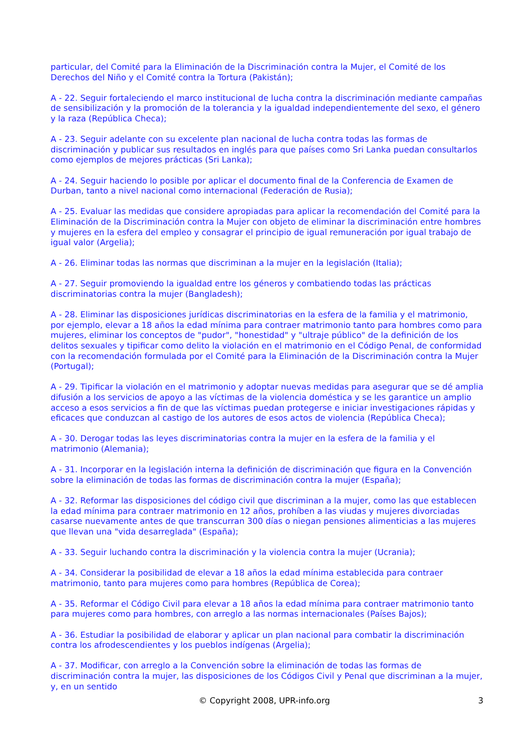particular, del Comité para la Eliminación de la Discriminación contra la Mujer, el Comité de los Derechos del Niño y el Comité contra la Tortura (Pakistán);
A - 22. Seguir fortaleciendo el marco institucional de lucha contra la discriminación mediante campañas de sensibilización y la promoción de la tolerancia y la igualdad independientemente del sexo, el género y la raza (República Checa);
A - 23. Seguir adelante con su excelente plan nacional de lucha contra todas las formas de discriminación y publicar sus resultados en inglés para que países como Sri Lanka puedan consultarlos como ejemplos de mejores prácticas (Sri Lanka);
A - 24. Seguir haciendo lo posible por aplicar el documento final de la Conferencia de Examen de Durban, tanto a nivel nacional como internacional (Federación de Rusia);
A - 25. Evaluar las medidas que considere apropiadas para aplicar la recomendación del Comité para la Eliminación de la Discriminación contra la Mujer con objeto de eliminar la discriminación entre hombres y mujeres en la esfera del empleo y consagrar el principio de igual remuneración por igual trabajo de igual valor (Argelia);
A - 26. Eliminar todas las normas que discriminan a la mujer en la legislación (Italia);
A - 27. Seguir promoviendo la igualdad entre los géneros y combatiendo todas las prácticas discriminatorias contra la mujer (Bangladesh);
A - 28. Eliminar las disposiciones jurídicas discriminatorias en la esfera de la familia y el matrimonio, por ejemplo, elevar a 18 años la edad mínima para contraer matrimonio tanto para hombres como para mujeres, eliminar los conceptos de "pudor", "honestidad" y "ultraje público" de la definición de los delitos sexuales y tipificar como delito la violación en el matrimonio en el Código Penal, de conformidad con la recomendación formulada por el Comité para la Eliminación de la Discriminación contra la Mujer (Portugal);
A - 29. Tipificar la violación en el matrimonio y adoptar nuevas medidas para asegurar que se dé amplia difusión a los servicios de apoyo a las víctimas de la violencia doméstica y se les garantice un amplio acceso a esos servicios a fin de que las víctimas puedan protegerse e iniciar investigaciones rápidas y eficaces que conduzcan al castigo de los autores de esos actos de violencia (República Checa);
A - 30. Derogar todas las leyes discriminatorias contra la mujer en la esfera de la familia y el matrimonio (Alemania);
A - 31. Incorporar en la legislación interna la definición de discriminación que figura en la Convención sobre la eliminación de todas las formas de discriminación contra la mujer (España);
A - 32. Reformar las disposiciones del código civil que discriminan a la mujer, como las que establecen la edad mínima para contraer matrimonio en 12 años, prohíben a las viudas y mujeres divorciadas casarse nuevamente antes de que transcurran 300 días o niegan pensiones alimenticias a las mujeres que llevan una "vida desarreglada" (España);
A - 33. Seguir luchando contra la discriminación y la violencia contra la mujer (Ucrania);
A - 34. Considerar la posibilidad de elevar a 18 años la edad mínima establecida para contraer matrimonio, tanto para mujeres como para hombres (República de Corea);
A - 35. Reformar el Código Civil para elevar a 18 años la edad mínima para contraer matrimonio tanto para mujeres como para hombres, con arreglo a las normas internacionales (Países Bajos);
A - 36. Estudiar la posibilidad de elaborar y aplicar un plan nacional para combatir la discriminación contra los afrodescendientes y los pueblos indígenas (Argelia);
A - 37. Modificar, con arreglo a la Convención sobre la eliminación de todas las formas de discriminación contra la mujer, las disposiciones de los Códigos Civil y Penal que discriminan a la mujer, y, en un sentido
© Copyright 2008, UPR-info.org 3